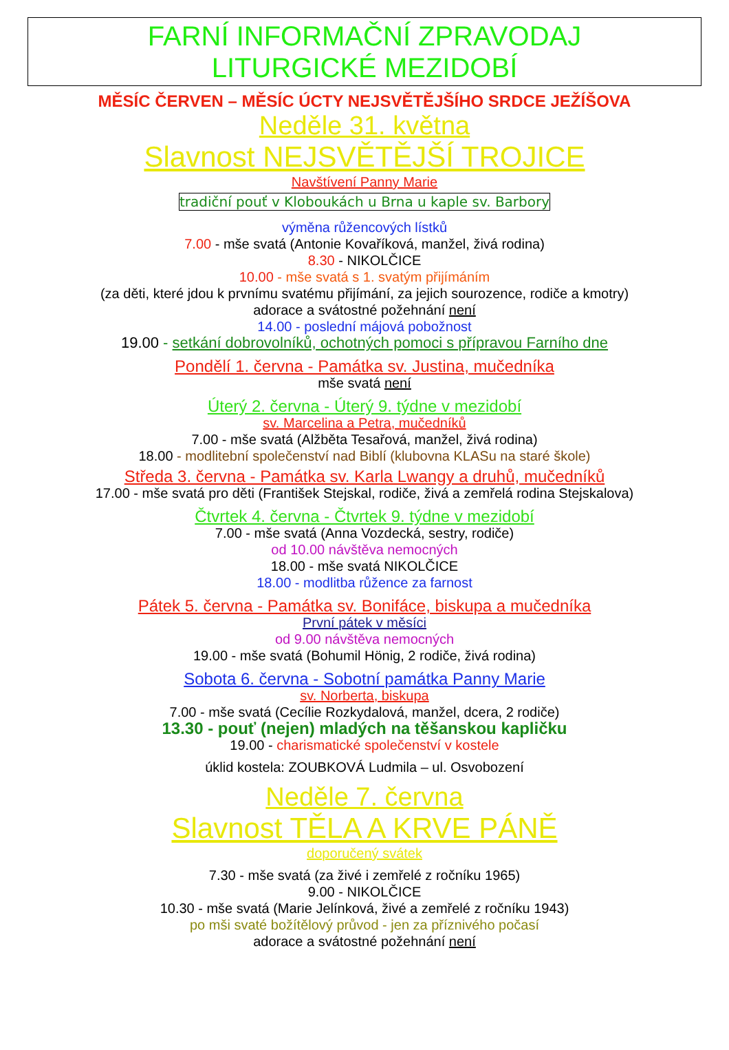FARNÍ INFORMAČNÍ ZPRAVODAJ
LITURGICKÉ MEZIDOBÍ
MĚSÍC ČERVEN – MĚSÍC ÚCTY NEJSVĚTĚJŠÍHO SRDCE JEŽÍŠOVA
Neděle 31. května
Slavnost NEJSVĚTĚJŠÍ TROJICE
Navštívení Panny Marie
tradiční pouť v Kloboukách u Brna u kaple sv. Barbory
výměna růžencových lístků
7.00 - mše svatá (Antonie Kovaříková, manžel, živá rodina)
8.30 - NIKOLČICE
10.00 - mše svatá s 1. svatým přijímáním
(za děti, které jdou k prvnímu svatému přijímání, za jejich sourozence, rodiče a kmotry)
adorace a svátostné požehnání není
14.00 - poslední májová pobožnost
19.00 - setkání dobrovolníků, ochotných pomoci s přípravou Farního dne
Pondělí 1. června - Památka sv. Justina, mučedníka
mše svatá není
Úterý 2. června - Úterý 9. týdne v mezidobí
sv. Marcelina a Petra, mučedníků
7.00 - mše svatá (Alžběta Tesařová, manžel, živá rodina)
18.00 - modlitební společenství nad Biblí (klubovna KLASu na staré škole)
Středa 3. června - Památka sv. Karla Lwangy a druhů, mučedníků
17.00 - mše svatá pro děti (František Stejskal, rodiče, živá a zemřelá rodina Stejskalova)
Čtvrtek 4. června - Čtvrtek 9. týdne v mezidobí
7.00 - mše svatá (Anna Vozdecká, sestry, rodiče)
od 10.00 návštěva nemocných
18.00 - mše svatá NIKOLČICE
18.00 - modlitba růžence za farnost
Pátek 5. června - Památka sv. Bonifáce, biskupa a mučedníka
První pátek v měsíci
od 9.00 návštěva nemocných
19.00 - mše svatá (Bohumil Hönig, 2 rodiče, živá rodina)
Sobota 6. června - Sobotní památka Panny Marie
sv. Norberta, biskupa
7.00 - mše svatá (Cecílie Rozkydalová, manžel, dcera, 2 rodiče)
13.30 - pouť (nejen) mladých na těšanskou kapličku
19.00 - charismatické společenství v kostele
úklid kostela: ZOUBKOVÁ Ludmila – ul. Osvobození
Neděle 7. června
Slavnost TĚLA A KRVE PÁNĚ
doporučený svátek
7.30 - mše svatá (za živé i zemřelé z ročníku 1965)
9.00 - NIKOLČICE
10.30 - mše svatá (Marie Jelínková, živé a zemřelé z ročníku 1943)
po mši svaté božítělový průvod - jen za příznivého počasí
adorace a svátostné požehnání není